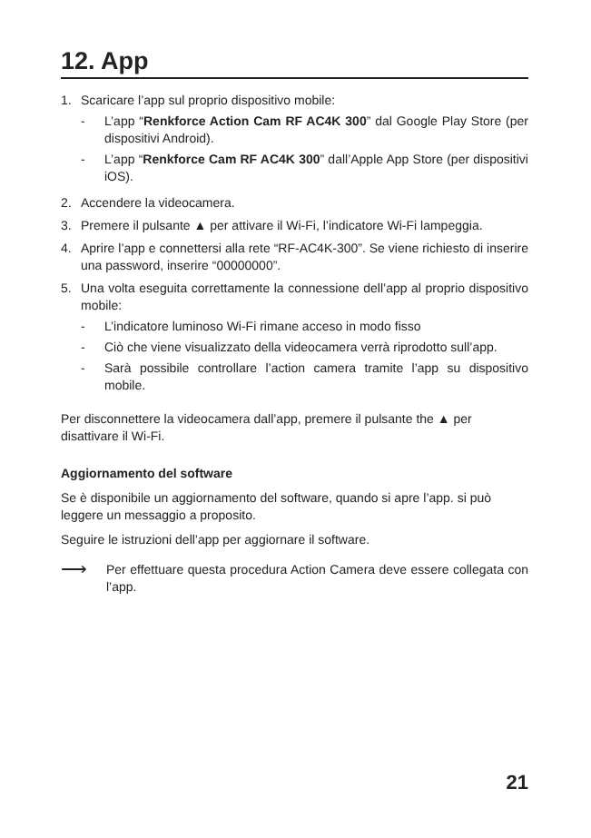12. App
1. Scaricare l’app sul proprio dispositivo mobile:
- L’app “Renkforce Action Cam RF AC4K 300” dal Google Play Store (per dispositivi Android).
- L’app “Renkforce Cam RF AC4K 300” dall’Apple App Store (per dispositivi iOS).
2. Accendere la videocamera.
3. Premere il pulsante ▲ per attivare il Wi-Fi, l’indicatore Wi-Fi lampeggia.
4. Aprire l’app e connettersi alla rete “RF-AC4K-300”. Se viene richiesto di inserire una password, inserire “00000000”.
5. Una volta eseguita correttamente la connessione dell’app al proprio dispositivo mobile:
- L’indicatore luminoso Wi-Fi rimane acceso in modo fisso
- Ciò che viene visualizzato della videocamera verrà riprodotto sull’app.
- Sarà possibile controllare l’action camera tramite l’app su dispositivo mobile.
Per disconnettere la videocamera dall’app, premere il pulsante the ▲ per disattivare il Wi-Fi.
Aggiornamento del software
Se è disponibile un aggiornamento del software, quando si apre l’app. si può leggere un messaggio a proposito.
Seguire le istruzioni dell’app per aggiornare il software.
⟶ Per effettuare questa procedura Action Camera deve essere collegata con l’app.
21